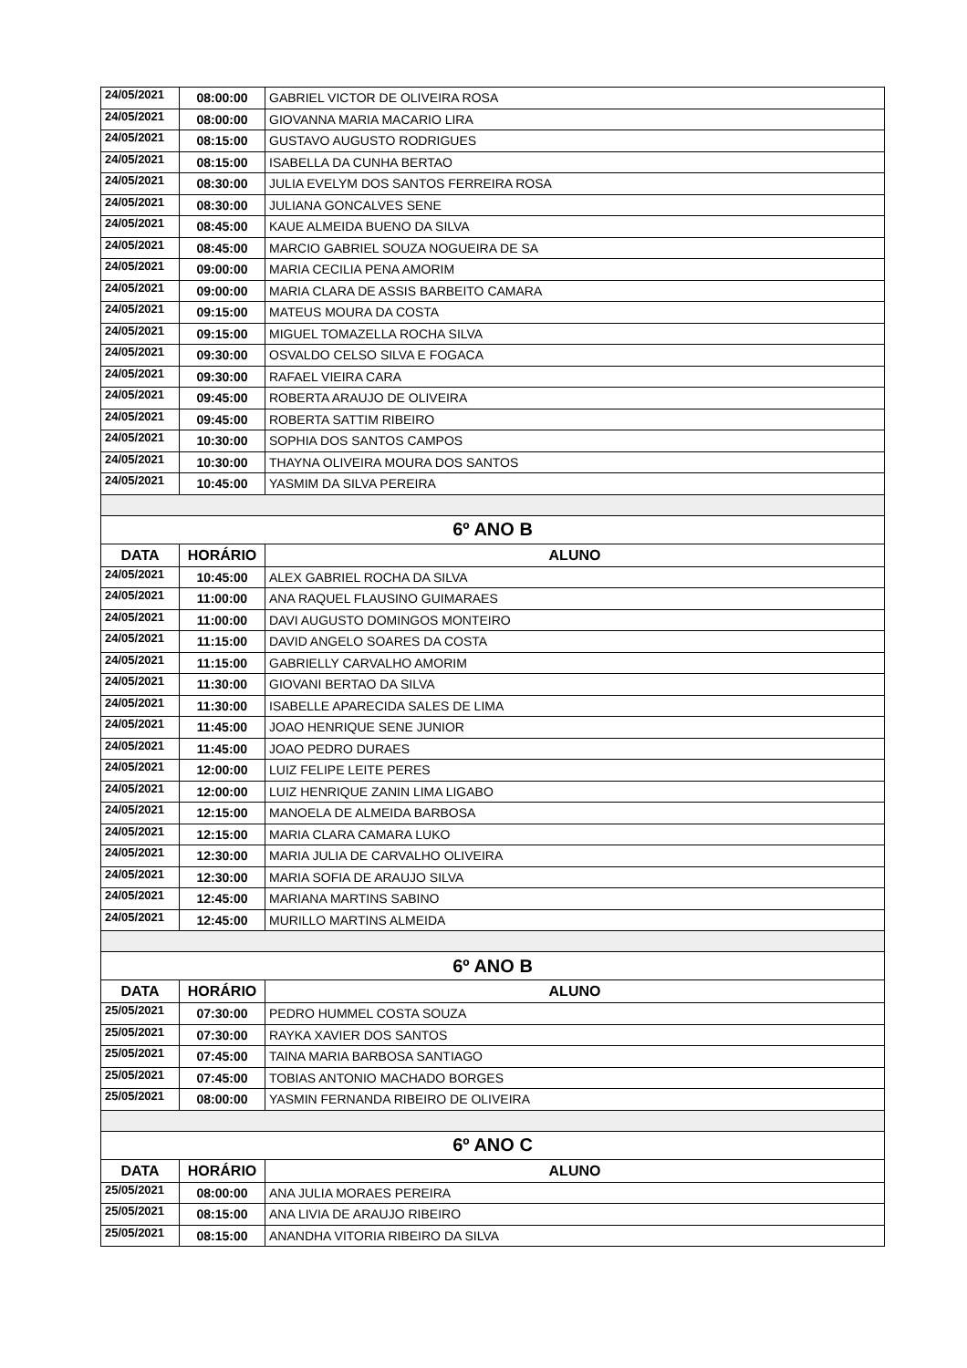| 24/05/2021 | 08:00:00 | GABRIEL VICTOR DE OLIVEIRA ROSA |
| 24/05/2021 | 08:00:00 | GIOVANNA MARIA MACARIO LIRA |
| 24/05/2021 | 08:15:00 | GUSTAVO AUGUSTO RODRIGUES |
| 24/05/2021 | 08:15:00 | ISABELLA DA CUNHA BERTAO |
| 24/05/2021 | 08:30:00 | JULIA EVELYM DOS SANTOS FERREIRA ROSA |
| 24/05/2021 | 08:30:00 | JULIANA GONCALVES SENE |
| 24/05/2021 | 08:45:00 | KAUE ALMEIDA BUENO DA SILVA |
| 24/05/2021 | 08:45:00 | MARCIO GABRIEL SOUZA NOGUEIRA DE SA |
| 24/05/2021 | 09:00:00 | MARIA CECILIA PENA AMORIM |
| 24/05/2021 | 09:00:00 | MARIA CLARA DE ASSIS BARBEITO CAMARA |
| 24/05/2021 | 09:15:00 | MATEUS MOURA DA COSTA |
| 24/05/2021 | 09:15:00 | MIGUEL TOMAZELLA ROCHA SILVA |
| 24/05/2021 | 09:30:00 | OSVALDO CELSO SILVA E FOGACA |
| 24/05/2021 | 09:30:00 | RAFAEL VIEIRA CARA |
| 24/05/2021 | 09:45:00 | ROBERTA ARAUJO DE OLIVEIRA |
| 24/05/2021 | 09:45:00 | ROBERTA SATTIM RIBEIRO |
| 24/05/2021 | 10:30:00 | SOPHIA DOS SANTOS CAMPOS |
| 24/05/2021 | 10:30:00 | THAYNA OLIVEIRA MOURA DOS SANTOS |
| 24/05/2021 | 10:45:00 | YASMIM DA SILVA PEREIRA |
| 6º ANO B | | |
| DATA | HORÁRIO | ALUNO |
| 24/05/2021 | 10:45:00 | ALEX GABRIEL ROCHA DA SILVA |
| 24/05/2021 | 11:00:00 | ANA RAQUEL FLAUSINO GUIMARAES |
| 24/05/2021 | 11:00:00 | DAVI AUGUSTO DOMINGOS MONTEIRO |
| 24/05/2021 | 11:15:00 | DAVID ANGELO SOARES DA COSTA |
| 24/05/2021 | 11:15:00 | GABRIELLY CARVALHO AMORIM |
| 24/05/2021 | 11:30:00 | GIOVANI BERTAO DA SILVA |
| 24/05/2021 | 11:30:00 | ISABELLE APARECIDA SALES DE LIMA |
| 24/05/2021 | 11:45:00 | JOAO HENRIQUE SENE JUNIOR |
| 24/05/2021 | 11:45:00 | JOAO PEDRO DURAES |
| 24/05/2021 | 12:00:00 | LUIZ FELIPE LEITE PERES |
| 24/05/2021 | 12:00:00 | LUIZ HENRIQUE ZANIN LIMA LIGABO |
| 24/05/2021 | 12:15:00 | MANOELA DE ALMEIDA BARBOSA |
| 24/05/2021 | 12:15:00 | MARIA CLARA CAMARA LUKO |
| 24/05/2021 | 12:30:00 | MARIA JULIA DE CARVALHO OLIVEIRA |
| 24/05/2021 | 12:30:00 | MARIA SOFIA DE ARAUJO SILVA |
| 24/05/2021 | 12:45:00 | MARIANA MARTINS SABINO |
| 24/05/2021 | 12:45:00 | MURILLO MARTINS ALMEIDA |
| 6º ANO B | | |
| DATA | HORÁRIO | ALUNO |
| 25/05/2021 | 07:30:00 | PEDRO HUMMEL COSTA SOUZA |
| 25/05/2021 | 07:30:00 | RAYKA XAVIER DOS SANTOS |
| 25/05/2021 | 07:45:00 | TAINA MARIA BARBOSA SANTIAGO |
| 25/05/2021 | 07:45:00 | TOBIAS ANTONIO MACHADO BORGES |
| 25/05/2021 | 08:00:00 | YASMIN FERNANDA RIBEIRO DE OLIVEIRA |
| 6º ANO C | | |
| DATA | HORÁRIO | ALUNO |
| 25/05/2021 | 08:00:00 | ANA JULIA MORAES PEREIRA |
| 25/05/2021 | 08:15:00 | ANA LIVIA DE ARAUJO RIBEIRO |
| 25/05/2021 | 08:15:00 | ANANDHA VITORIA RIBEIRO DA SILVA |